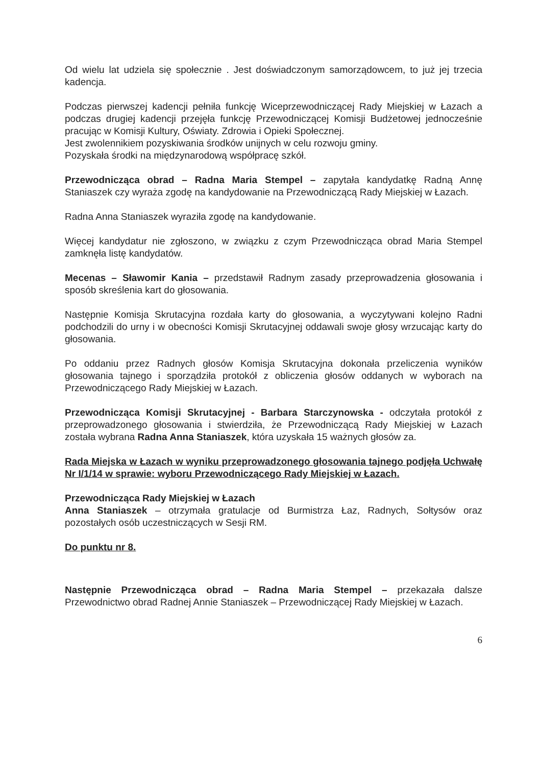Od wielu lat udziela się społecznie . Jest doświadczonym samorządowcem, to już jej trzecia kadencja.
Podczas pierwszej kadencji pełniła funkcję Wiceprzewodniczącej Rady Miejskiej w Łazach a podczas drugiej kadencji przejęła funkcję Przewodniczącej Komisji Budżetowej jednocześnie pracując w Komisji Kultury, Oświaty. Zdrowia i Opieki Społecznej.
Jest zwolennikiem pozyskiwania środków unijnych w celu rozwoju gminy.
Pozyskała środki na międzynarodową współpracę szkół.
Przewodnicząca obrad – Radna Maria Stempel – zapytała kandydatkę Radną Annę Staniaszek czy wyraża zgodę na kandydowanie na Przewodniczącą Rady Miejskiej w Łazach.
Radna Anna Staniaszek wyraziła zgodę na kandydowanie.
Więcej kandydatur nie zgłoszono, w związku z czym Przewodnicząca obrad Maria Stempel zamknęła listę kandydatów.
Mecenas – Sławomir Kania – przedstawił Radnym zasady przeprowadzenia głosowania i sposób skreślenia kart do głosowania.
Następnie Komisja Skrutacyjna rozdała karty do głosowania, a wyczytywani kolejno Radni podchodzili do urny i w obecności Komisji Skrutacyjnej oddawali swoje głosy wrzucając karty do głosowania.
Po oddaniu przez Radnych głosów Komisja Skrutacyjna dokonała przeliczenia wyników głosowania tajnego i sporządziła protokół z obliczenia głosów oddanych w wyborach na Przewodniczącego Rady Miejskiej w Łazach.
Przewodnicząca Komisji Skrutacyjnej - Barbara Starczynowska - odczytała protokół z przeprowadzonego głosowania i stwierdziła, że Przewodniczącą Rady Miejskiej w Łazach została wybrana Radna Anna Staniaszek, która uzyskała 15 ważnych głosów za.
Rada Miejska w Łazach w wyniku przeprowadzonego głosowania tajnego podjęła Uchwałę Nr I/1/14 w sprawie: wyboru Przewodniczącego Rady Miejskiej w Łazach.
Przewodnicząca Rady Miejskiej w Łazach
Anna Staniaszek – otrzymała gratulacje od Burmistrza Łaz, Radnych, Sołtysów oraz pozostałych osób uczestniczących w Sesji RM.
Do punktu nr 8.
Następnie Przewodnicząca obrad – Radna Maria Stempel – przekazała dalsze Przewodnictwo obrad Radnej Annie Staniaszek – Przewodniczącej Rady Miejskiej w Łazach.
6